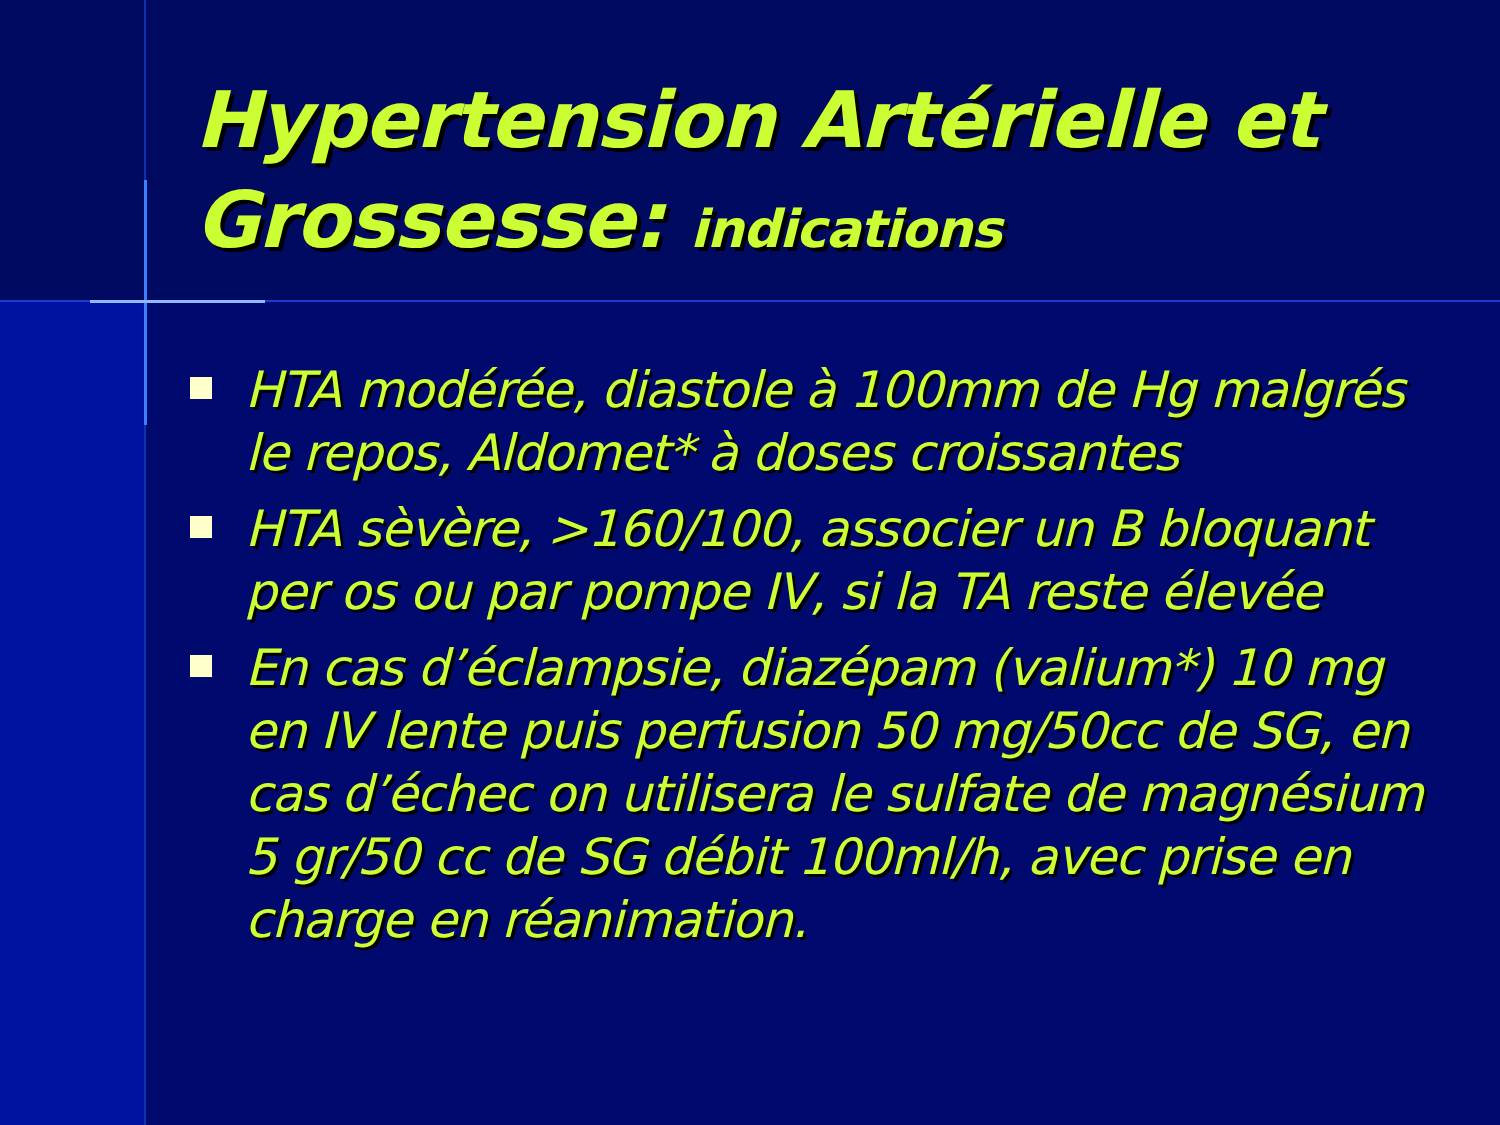Hypertension Artérielle et Grossesse: indications
HTA modérée, diastole à 100mm de Hg malgrés le repos, Aldomet* à doses croissantes
HTA sèvère, >160/100, associer un B bloquant per os ou par pompe IV, si la TA reste élevée
En cas d’éclampsie, diazépam (valium*) 10 mg en IV lente puis perfusion 50 mg/50cc de SG, en cas d’échec on utilisera le sulfate de magnésium 5 gr/50 cc de SG débit 100ml/h, avec prise en charge en réanimation.